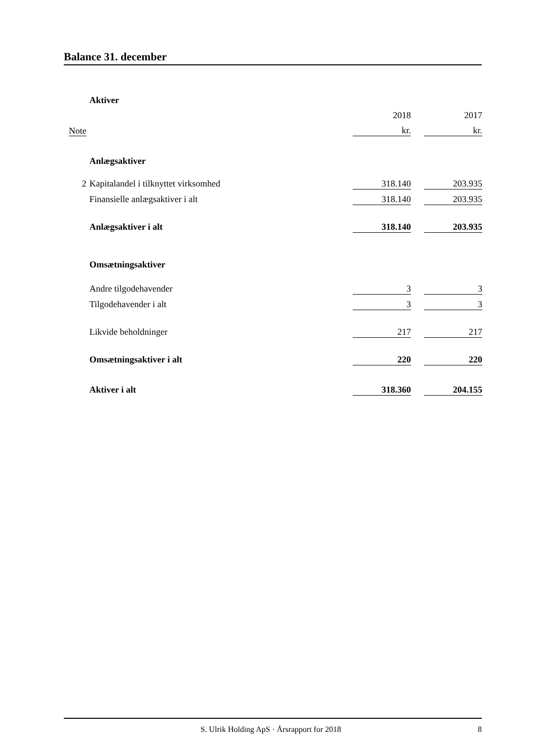Balance 31. december
| | Aktiver | | | |
| | | 2018 | | 2017 |
| Note | | kr. | | kr. |
| | Anlægsaktiver | | | |
| 2 | Kapitalandel i tilknyttet virksomhed | 318.140 | | 203.935 |
| | Finansielle anlægsaktiver i alt | 318.140 | | 203.935 |
| | Anlægsaktiver i alt | 318.140 | | 203.935 |
| | Omsætningsaktiver | | | |
| | Andre tilgodehavender | 3 | | 3 |
| | Tilgodehavender i alt | 3 | | 3 |
| | Likvide beholdninger | 217 | | 217 |
| | Omsætningsaktiver i alt | 220 | | 220 |
| | Aktiver i alt | 318.360 | | 204.155 |
S. Ulrik Holding ApS · Årsrapport for 2018 8